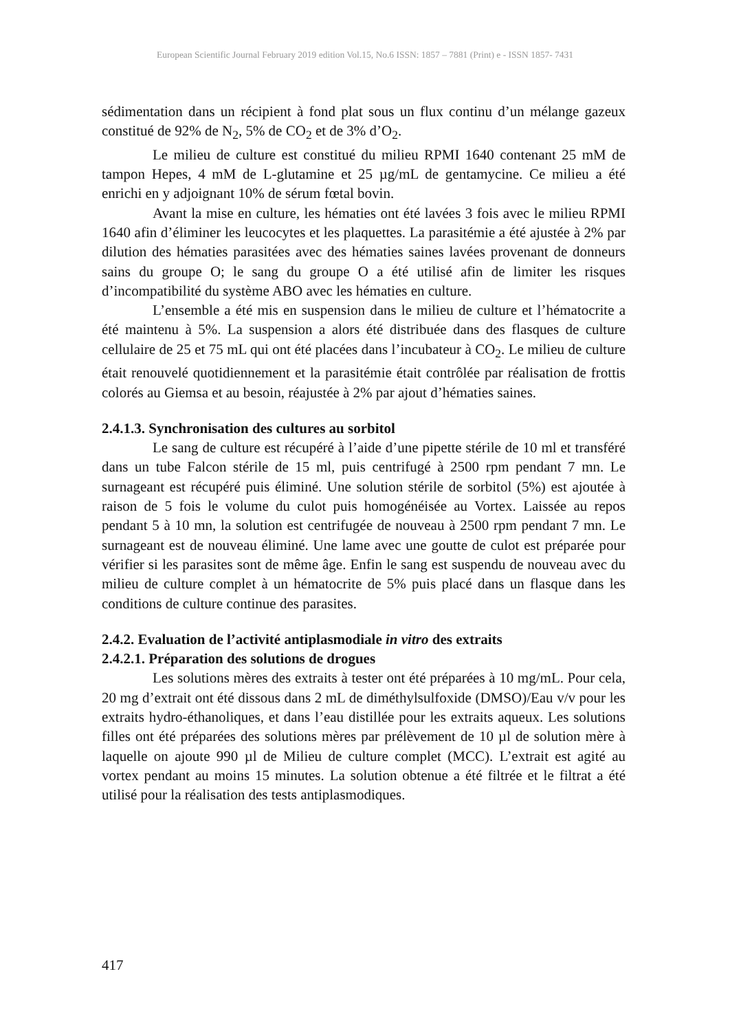European Scientific Journal February 2019 edition Vol.15, No.6 ISSN: 1857 – 7881 (Print) e - ISSN 1857- 7431
sédimentation dans un récipient à fond plat sous un flux continu d’un mélange gazeux constitué de 92% de N<sub>2</sub>, 5% de CO<sub>2</sub> et de 3% d’O<sub>2</sub>.
Le milieu de culture est constitué du milieu RPMI 1640 contenant 25 mM de tampon Hepes, 4 mM de L-glutamine et 25 µg/mL de gentamycine. Ce milieu a été enrichi en y adjoignant 10% de sérum fœtal bovin.
Avant la mise en culture, les hématies ont été lavées 3 fois avec le milieu RPMI 1640 afin d’éliminer les leucocytes et les plaquettes. La parasitémie a été ajustée à 2% par dilution des hématies parasitées avec des hématies saines lavées provenant de donneurs sains du groupe O; le sang du groupe O a été utilisé afin de limiter les risques d’incompatibilité du système ABO avec les hématies en culture.
L’ensemble a été mis en suspension dans le milieu de culture et l’hématocrite a été maintenu à 5%. La suspension a alors été distribuée dans des flasques de culture cellulaire de 25 et 75 mL qui ont été placées dans l’incubateur à CO<sub>2</sub>. Le milieu de culture était renouvelé quotidiennement et la parasitémie était contrôlée par réalisation de frottis colorés au Giemsa et au besoin, réajustée à 2% par ajout d’hématies saines.
2.4.1.3. Synchronisation des cultures au sorbitol
Le sang de culture est récupéré à l’aide d’une pipette stérile de 10 ml et transféré dans un tube Falcon stérile de 15 ml, puis centrifugé à 2500 rpm pendant 7 mn. Le surnageant est récupéré puis éliminé. Une solution stérile de sorbitol (5%) est ajoutée à raison de 5 fois le volume du culot puis homogénéisée au Vortex. Laissée au repos pendant 5 à 10 mn, la solution est centrifugée de nouveau à 2500 rpm pendant 7 mn. Le surnageant est de nouveau éliminé. Une lame avec une goutte de culot est préparée pour vérifier si les parasites sont de même âge. Enfin le sang est suspendu de nouveau avec du milieu de culture complet à un hématocrite de 5% puis placé dans un flasque dans les conditions de culture continue des parasites.
2.4.2. Evaluation de l’activité antiplasmodiale in vitro des extraits
2.4.2.1. Préparation des solutions de drogues
Les solutions mères des extraits à tester ont été préparées à 10 mg/mL. Pour cela, 20 mg d’extrait ont été dissous dans 2 mL de diméthylsulfoxide (DMSO)/Eau v/v pour les extraits hydro-éthanoliques, et dans l’eau distillée pour les extraits aqueux. Les solutions filles ont été préparées des solutions mères par prélèvement de 10 µl de solution mère à laquelle on ajoute 990 µl de Milieu de culture complet (MCC). L’extrait est agité au vortex pendant au moins 15 minutes. La solution obtenue a été filtrée et le filtrat a été utilisé pour la réalisation des tests antiplasmodiques.
417